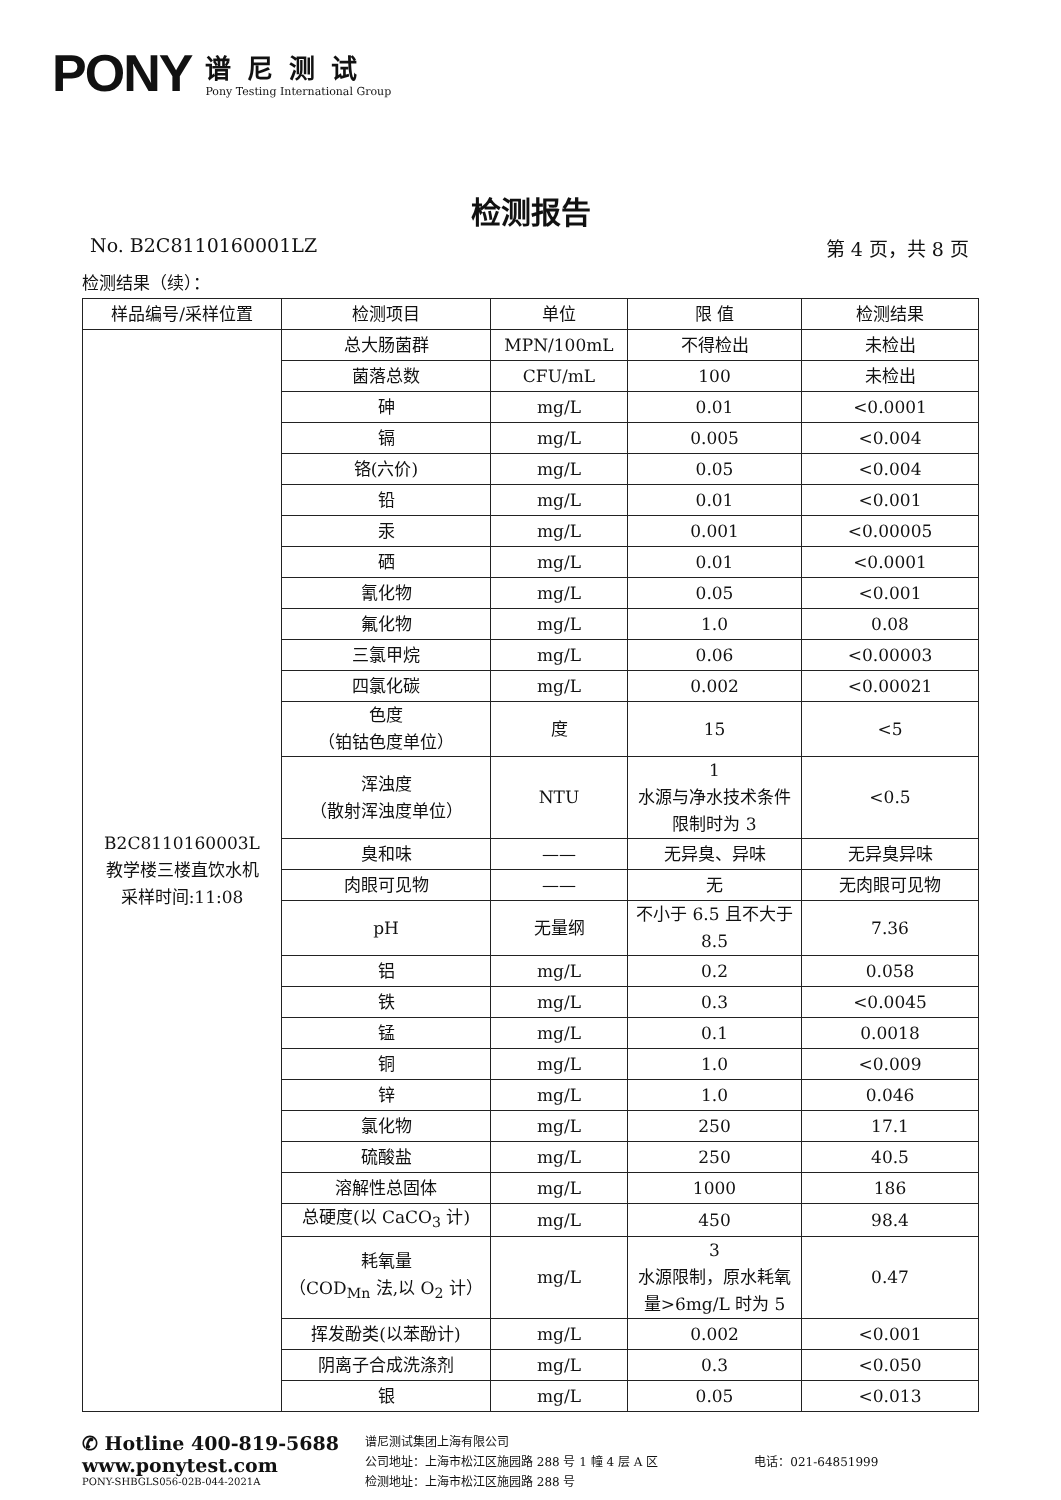PONY
谱尼测试
Pony Testing International Group
检测报告
No. B2C8110160001LZ 第 4 页，共 8 页
检测结果（续）：
| 样品编号/采样位置 | 检测项目 | 单位 | 限 值 | 检测结果 |
| --- | --- | --- | --- | --- |
| B2C8110160003L 教学楼三楼直饮水机 采样时间:11:08 | 总大肠菌群 | MPN/100mL | 不得检出 | 未检出 |
| | 菌落总数 | CFU/mL | 100 | 未检出 |
| | 砷 | mg/L | 0.01 | <0.0001 |
| | 镉 | mg/L | 0.005 | <0.004 |
| | 铬(六价) | mg/L | 0.05 | <0.004 |
| | 铅 | mg/L | 0.01 | <0.001 |
| | 汞 | mg/L | 0.001 | <0.00005 |
| | 硒 | mg/L | 0.01 | <0.0001 |
| | 氰化物 | mg/L | 0.05 | <0.001 |
| | 氟化物 | mg/L | 1.0 | 0.08 |
| | 三氯甲烷 | mg/L | 0.06 | <0.00003 |
| | 四氯化碳 | mg/L | 0.002 | <0.00021 |
| | 色度 （铂钴色度单位） | 度 | 15 | <5 |
| | 浑浊度 （散射浑浊度单位） | NTU | 1 水源与净水技术条件限制时为 3 | <0.5 |
| | 臭和味 | —— | 无异臭、异味 | 无异臭异味 |
| | 肉眼可见物 | —— | 无 | 无肉眼可见物 |
| | pH | 无量纲 | 不小于 6.5 且不大于 8.5 | 7.36 |
| | 铝 | mg/L | 0.2 | 0.058 |
| | 铁 | mg/L | 0.3 | <0.0045 |
| | 锰 | mg/L | 0.1 | 0.0018 |
| | 铜 | mg/L | 1.0 | <0.009 |
| | 锌 | mg/L | 1.0 | 0.046 |
| | 氯化物 | mg/L | 250 | 17.1 |
| | 硫酸盐 | mg/L | 250 | 40.5 |
| | 溶解性总固体 | mg/L | 1000 | 186 |
| | 总硬度(以 CaCO<sub>3</sub> 计) | mg/L | 450 | 98.4 |
| | 耗氧量 （COD<sub>Mn</sub> 法,以 O<sub>2</sub> 计） | mg/L | 3 水源限制，原水耗氧量>6mg/L 时为 5 | 0.47 |
| | 挥发酚类(以苯酚计) | mg/L | 0.002 | <0.001 |
| | 阴离子合成洗涤剂 | mg/L | 0.3 | <0.050 |
| | 银 | mg/L | 0.05 | <0.013 |
✆ Hotline 400-819-5688
www.ponytest.com
PONY-SHBGLS056-02B-044-2021A
谱尼测试集团上海有限公司
公司地址：上海市松江区施园路 288 号 1 幢 4 层 A 区
检测地址：上海市松江区施园路 288 号
电话：021-64851999